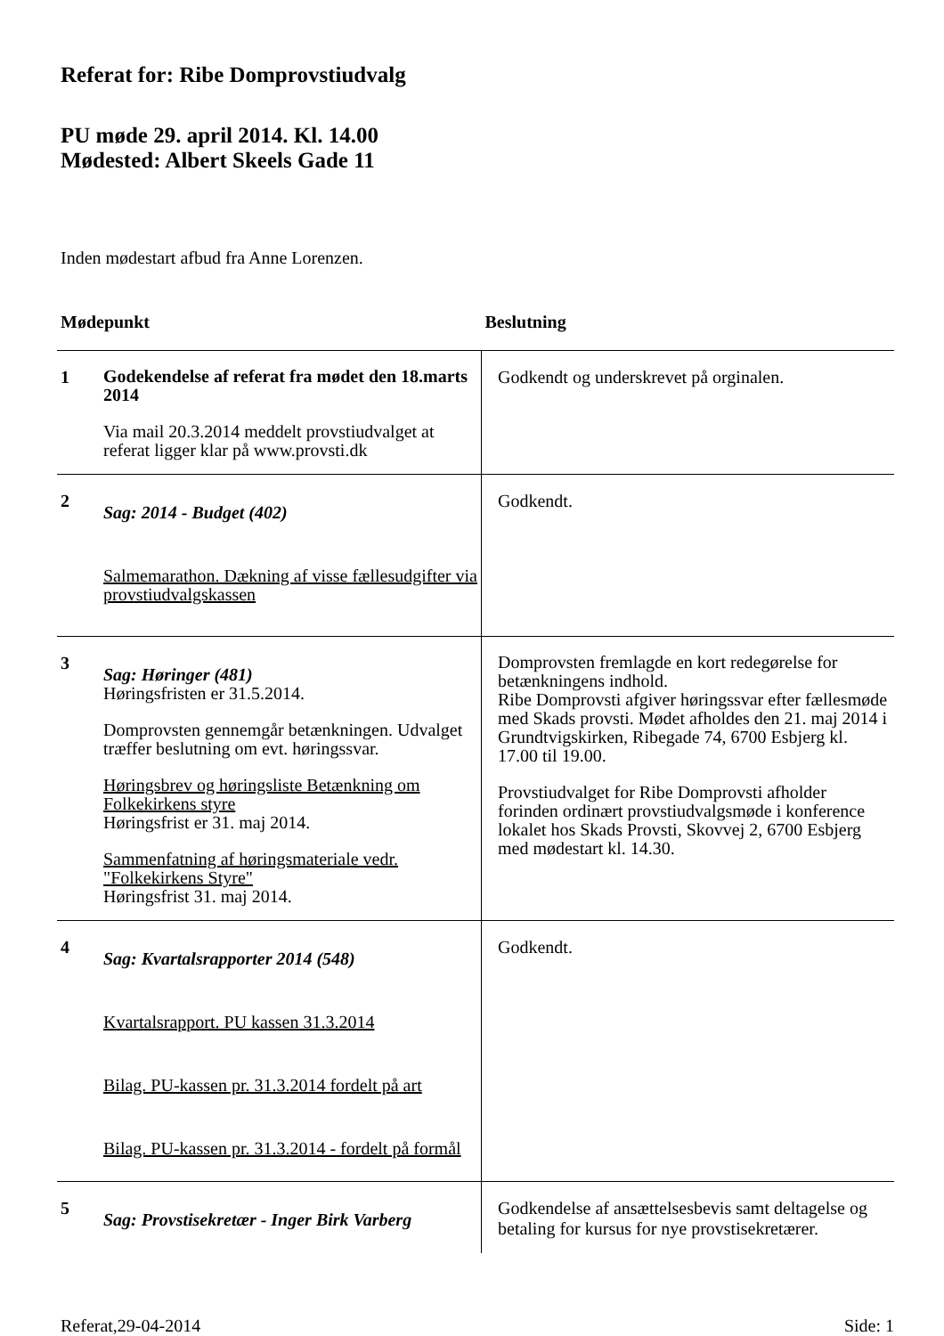Referat for: Ribe Domprovstiudvalg
PU møde 29. april 2014. Kl. 14.00
Mødested: Albert Skeels Gade 11
Inden mødestart afbud fra Anne Lorenzen.
| Mødepunkt | | Beslutning |
| --- | --- | --- |
| 1 | Godekendelse af referat fra mødet den 18.marts 2014 Via mail 20.3.2014 meddelt provstiudvalget at referat ligger klar på www.provsti.dk | Godkendt og underskrevet på orginalen. |
| 2 | Sag: 2014 - Budget (402) Salmemarathon. Dækning af visse fællesudgifter via provstiudvalgskassen | Godkendt. |
| 3 | Sag: Høringer (481) Høringsfristen er 31.5.2014. Domprovsten gennemgår betænkningen. Udvalget træffer beslutning om evt. høringssvar. Høringsbrev og høringsliste Betænkning om Folkekirkens styre Høringsfrist er 31. maj 2014. Sammenfatning af høringsmateriale vedr. "Folkekirkens Styre" Høringsfrist 31. maj 2014. | Domprovsten fremlagde en kort redegørelse for betænkningens indhold. Ribe Domprovsti afgiver høringssvar efter fællesmøde med Skads provsti. Mødet afholdes den 21. maj 2014 i Grundtvigskirken, Ribegade 74, 6700 Esbjerg kl. 17.00 til 19.00. Provstiudvalget for Ribe Domprovsti afholder forinden ordinært provstiudvalgsmøde i konference lokalet hos Skads Provsti, Skovvej 2, 6700 Esbjerg med mødestart kl. 14.30. |
| 4 | Sag: Kvartalsrapporter 2014 (548) Kvartalsrapport. PU kassen 31.3.2014 Bilag. PU-kassen pr. 31.3.2014 fordelt på art Bilag. PU-kassen pr. 31.3.2014 - fordelt på formål | Godkendt. |
| 5 | Sag: Provstisekretær - Inger Birk Varberg | Godkendelse af ansættelsesbevis samt deltagelse og betaling for kursus for nye provstisekretærer. |
Referat,29-04-2014 Side: 1